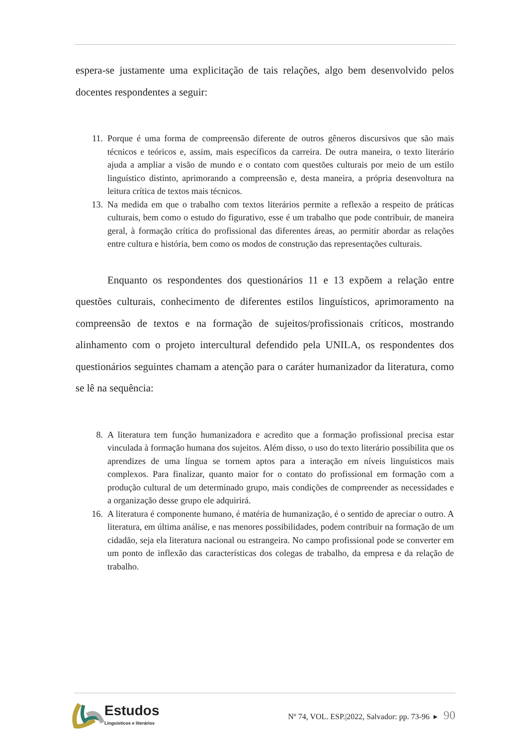espera-se justamente uma explicitação de tais relações, algo bem desenvolvido pelos docentes respondentes a seguir:
11. Porque é uma forma de compreensão diferente de outros gêneros discursivos que são mais técnicos e teóricos e, assim, mais específicos da carreira. De outra maneira, o texto literário ajuda a ampliar a visão de mundo e o contato com questões culturais por meio de um estilo linguístico distinto, aprimorando a compreensão e, desta maneira, a própria desenvoltura na leitura crítica de textos mais técnicos.
13. Na medida em que o trabalho com textos literários permite a reflexão a respeito de práticas culturais, bem como o estudo do figurativo, esse é um trabalho que pode contribuir, de maneira geral, à formação crítica do profissional das diferentes áreas, ao permitir abordar as relações entre cultura e história, bem como os modos de construção das representações culturais.
Enquanto os respondentes dos questionários 11 e 13 expõem a relação entre questões culturais, conhecimento de diferentes estilos linguísticos, aprimoramento na compreensão de textos e na formação de sujeitos/profissionais críticos, mostrando alinhamento com o projeto intercultural defendido pela UNILA, os respondentes dos questionários seguintes chamam a atenção para o caráter humanizador da literatura, como se lê na sequência:
8. A literatura tem função humanizadora e acredito que a formação profissional precisa estar vinculada à formação humana dos sujeitos. Além disso, o uso do texto literário possibilita que os aprendizes de uma língua se tornem aptos para a interação em níveis linguísticos mais complexos. Para finalizar, quanto maior for o contato do profissional em formação com a produção cultural de um determinado grupo, mais condições de compreender as necessidades e a organização desse grupo ele adquirirá.
16. A literatura é componente humano, é matéria de humanização, é o sentido de apreciar o outro. A literatura, em última análise, e nas menores possibilidades, podem contribuir na formação de um cidadão, seja ela literatura nacional ou estrangeira. No campo profissional pode se converter em um ponto de inflexão das características dos colegas de trabalho, da empresa e da relação de trabalho.
Estudos
Linguísticos e literários
Nº 74, VOL. ESP.|2022, Salvador: pp. 73-96 ▸ 90